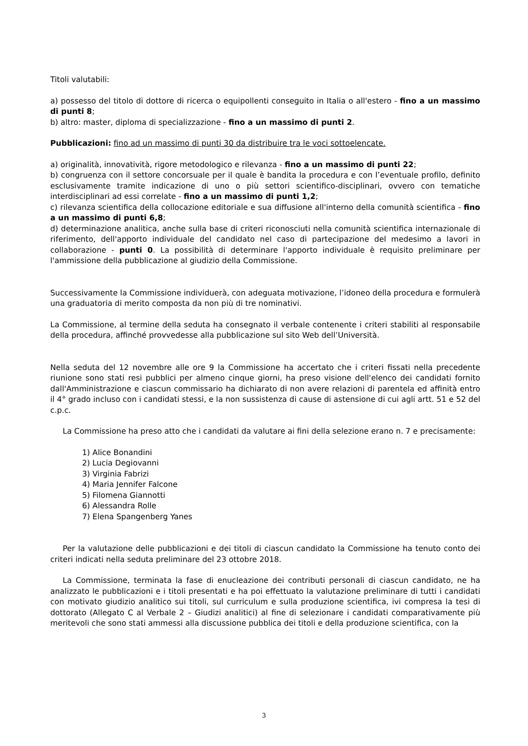Titoli valutabili:
a) possesso del titolo di dottore di ricerca o equipollenti conseguito in Italia o all'estero - fino a un massimo di punti 8;
b) altro: master, diploma di specializzazione - fino a un massimo di punti 2.
Pubblicazioni: fino ad un massimo di punti 30 da distribuire tra le voci sottoelencate.
a) originalità, innovatività, rigore metodologico e rilevanza - fino a un massimo di punti 22;
b) congruenza con il settore concorsuale per il quale è bandita la procedura e con l’eventuale profilo, definito esclusivamente tramite indicazione di uno o più settori scientifico-disciplinari, ovvero con tematiche interdisciplinari ad essi correlate - fino a un massimo di punti 1,2;
c) rilevanza scientifica della collocazione editoriale e sua diffusione all'interno della comunità scientifica - fino a un massimo di punti 6,8;
d) determinazione analitica, anche sulla base di criteri riconosciuti nella comunità scientifica internazionale di riferimento, dell'apporto individuale del candidato nel caso di partecipazione del medesimo a lavori in collaborazione - punti 0. La possibilità di determinare l'apporto individuale è requisito preliminare per l'ammissione della pubblicazione al giudizio della Commissione.
Successivamente la Commissione individuerà, con adeguata motivazione, l’idoneo della procedura e formulerà una graduatoria di merito composta da non più di tre nominativi.
La Commissione, al termine della seduta ha consegnato il verbale contenente i criteri stabiliti al responsabile della procedura, affinché provvedesse alla pubblicazione sul sito Web dell’Università.
Nella seduta del 12 novembre alle ore 9 la Commissione ha accertato che i criteri fissati nella precedente riunione sono stati resi pubblici per almeno cinque giorni, ha preso visione dell'elenco dei candidati fornito dall'Amministrazione e ciascun commissario ha dichiarato di non avere relazioni di parentela ed affinità entro il 4° grado incluso con i candidati stessi, e la non sussistenza di cause di astensione di cui agli artt. 51 e 52 del c.p.c.
La Commissione ha preso atto che i candidati da valutare ai fini della selezione erano n. 7 e precisamente:
1) Alice Bonandini
2) Lucia Degiovanni
3) Virginia Fabrizi
4) Maria Jennifer Falcone
5) Filomena Giannotti
6) Alessandra Rolle
7) Elena Spangenberg Yanes
Per la valutazione delle pubblicazioni e dei titoli di ciascun candidato la Commissione ha tenuto conto dei criteri indicati nella seduta preliminare del 23 ottobre 2018.
La Commissione, terminata la fase di enucleazione dei contributi personali di ciascun candidato, ne ha analizzato le pubblicazioni e i titoli presentati e ha poi effettuato la valutazione preliminare di tutti i candidati con motivato giudizio analitico sui titoli, sul curriculum e sulla produzione scientifica, ivi compresa la tesi di dottorato (Allegato C al Verbale 2 – Giudizi analitici) al fine di selezionare i candidati comparativamente più meritevoli che sono stati ammessi alla discussione pubblica dei titoli e della produzione scientifica, con la
3